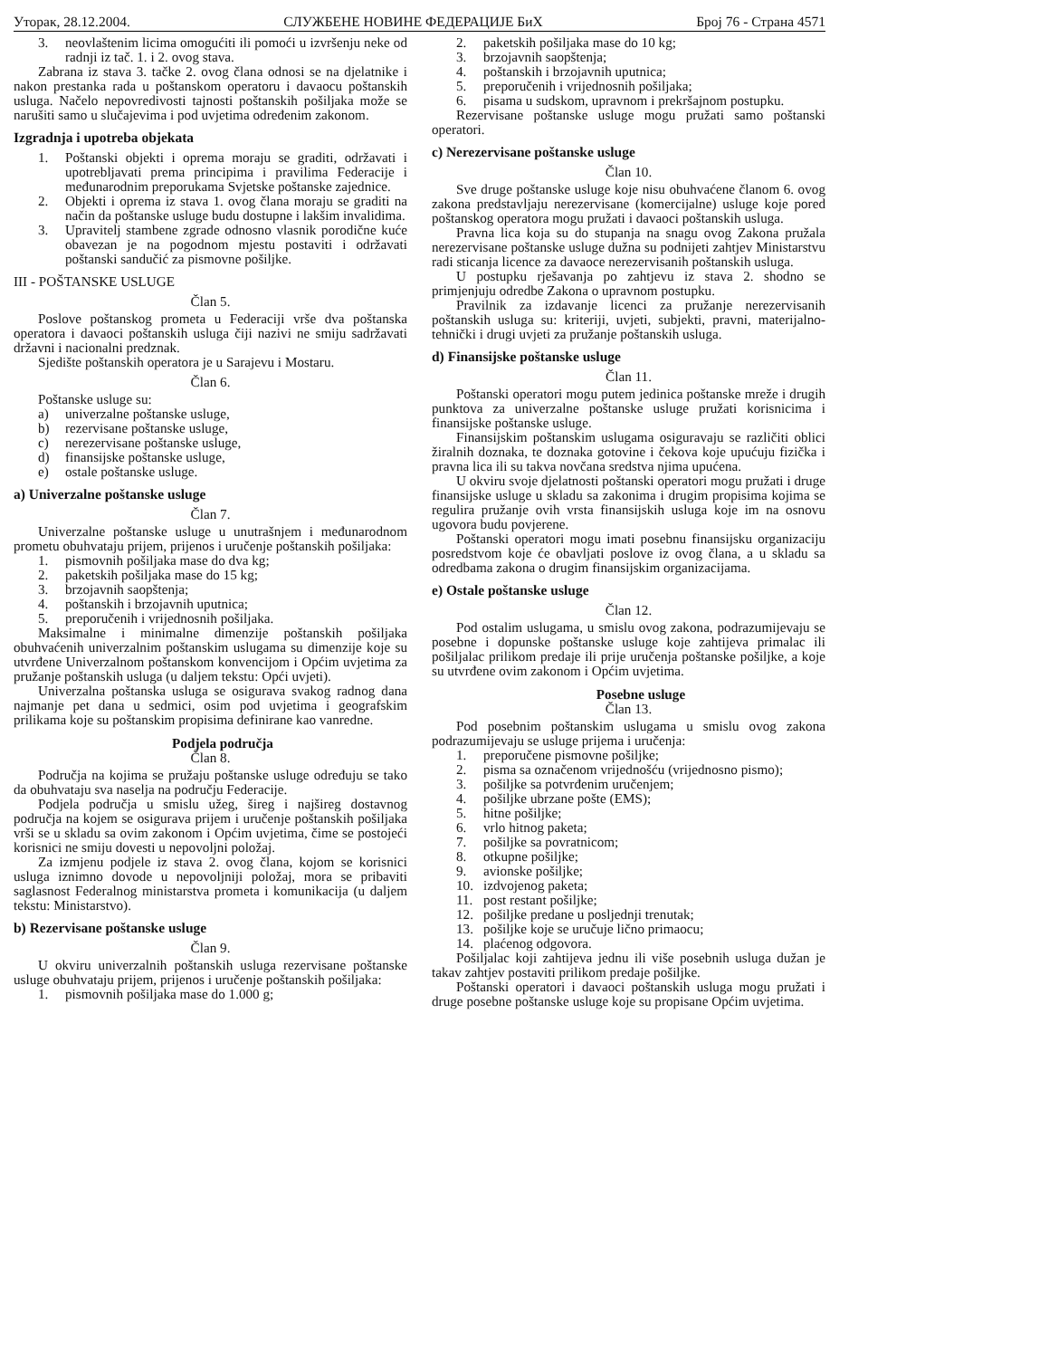Уторак, 28.12.2004. СЛУЖБЕНЕ НОВИНЕ ФЕДЕРАЦИЈЕ БиХ Број 76 - Страна 4571
3. neovlaštenim licima omogućiti ili pomoći u izvršenju neke od radnji iz tač. 1. i 2. ovog stava.
Zabrana iz stava 3. tačke 2. ovog člana odnosi se na djelatnike i nakon prestanka rada u poštanskom operatoru i davaocu poštanskih usluga. Načelo nepovredivosti tajnosti poštanskih pošiljaka može se narušiti samo u slučajevima i pod uvjetima određenim zakonom.
Izgradnja i upotreba objekata
1. Poštanski objekti i oprema moraju se graditi, održavati i upotrebljavati prema principima i pravilima Federacije i međunarodnim preporukama Svjetske poštanske zajednice.
2. Objekti i oprema iz stava 1. ovog člana moraju se graditi na način da poštanske usluge budu dostupne i lakšim invalidima.
3. Upravitelj stambene zgrade odnosno vlasnik porodične kuće obavezan je na pogodnom mjestu postaviti i održavati poštanski sandučić za pismovne pošiljke.
III - POŠTANSKE USLUGE
Član 5.
Poslove poštanskog prometa u Federaciji vrše dva poštanska operatora i davaoci poštanskih usluga čiji nazivi ne smiju sadržavati državni i nacionalni predznak.
Sjedište poštanskih operatora je u Sarajevu i Mostaru.
Član 6.
Poštanske usluge su:
a) univerzalne poštanske usluge,
b) rezervisane poštanske usluge,
c) nerezervisane poštanske usluge,
d) finansijske poštanske usluge,
e) ostale poštanske usluge.
a) Univerzalne poštanske usluge
Član 7.
Univerzalne poštanske usluge u unutrašnjem i međunarodnom prometu obuhvataju prijem, prijenos i uručenje poštanskih pošiljaka:
1. pismovnih pošiljaka mase do dva kg;
2. paketskih pošiljaka mase do 15 kg;
3. brzojavnih saopštenja;
4. poštanskih i brzojavnih uputnica;
5. preporučenih i vrijednosnih pošiljaka.
Maksimalne i minimalne dimenzije poštanskih pošiljaka obuhvaćenih univerzalnim poštanskim uslugama su dimenzije koje su utvrđene Univerzalnom poštanskom konvencijom i Općim uvjetima za pružanje poštanskih usluga (u daljem tekstu: Opći uvjeti).
Univerzalna poštanska usluga se osigurava svakog radnog dana najmanje pet dana u sedmici, osim pod uvjetima i geografskim prilikama koje su poštanskim propisima definirane kao vanredne.
Podjela područja
Član 8.
Područja na kojima se pružaju poštanske usluge određuju se tako da obuhvataju sva naselja na području Federacije.
Podjela područja u smislu užeg, šireg i najšireg dostavnog područja na kojem se osigurava prijem i uručenje poštanskih pošiljaka vrši se u skladu sa ovim zakonom i Općim uvjetima, čime se postojeći korisnici ne smiju dovesti u nepovoljni položaj.
Za izmjenu podjele iz stava 2. ovog člana, kojom se korisnici usluga iznimno dovode u nepovoljniji položaj, mora se pribaviti saglasnost Federalnog ministarstva prometa i komunikacija (u daljem tekstu: Ministarstvo).
b) Rezervisane poštanske usluge
Član 9.
U okviru univerzalnih poštanskih usluga rezervisane poštanske usluge obuhvataju prijem, prijenos i uručenje poštanskih pošiljaka:
1. pismovnih pošiljaka mase do 1.000 g;
2. paketskih pošiljaka mase do 10 kg;
3. brzojavnih saopštenja;
4. poštanskih i brzojavnih uputnica;
5. preporučenih i vrijednosnih pošiljaka;
6. pisama u sudskom, upravnom i prekršajnom postupku.
Rezervisane poštanske usluge mogu pružati samo poštanski operatori.
c) Nerezervisane poštanske usluge
Član 10.
Sve druge poštanske usluge koje nisu obuhvaćene članom 6. ovog zakona predstavljaju nerezervisane (komercijalne) usluge koje pored poštanskog operatora mogu pružati i davaoci poštanskih usluga.
Pravna lica koja su do stupanja na snagu ovog Zakona pružala nerezervisane poštanske usluge dužna su podnijeti zahtjev Ministarstvu radi sticanja licence za davaoce nerezervisanih poštanskih usluga.
U postupku rješavanja po zahtjevu iz stava 2. shodno se primjenjuju odredbe Zakona o upravnom postupku.
Pravilnik za izdavanje licenci za pružanje nerezervisanih poštanskih usluga su: kriteriji, uvjeti, subjekti, pravni, materijalno-tehnički i drugi uvjeti za pružanje poštanskih usluga.
d) Finansijske poštanske usluge
Član 11.
Poštanski operatori mogu putem jedinica poštanske mreže i drugih punktova za univerzalne poštanske usluge pružati korisnicima i finansijske poštanske usluge.
Finansijskim poštanskim uslugama osiguravaju se različiti oblici žiralnih doznaka, te doznaka gotovine i čekova koje upućuju fizička i pravna lica ili su takva novčana sredstva njima upućena.
U okviru svoje djelatnosti poštanski operatori mogu pružati i druge finansijske usluge u skladu sa zakonima i drugim propisima kojima se regulira pružanje ovih vrsta finansijskih usluga koje im na osnovu ugovora budu povjerene.
Poštanski operatori mogu imati posebnu finansijsku organizaciju posredstvom koje će obavljati poslove iz ovog člana, a u skladu sa odredbama zakona o drugim finansijskim organizacijama.
e) Ostale poštanske usluge
Član 12.
Pod ostalim uslugama, u smislu ovog zakona, podrazumijevaju se posebne i dopunske poštanske usluge koje zahtijeva primalac ili pošiljalac prilikom predaje ili prije uručenja poštanske pošiljke, a koje su utvrđene ovim zakonom i Općim uvjetima.
Posebne usluge
Član 13.
Pod posebnim poštanskim uslugama u smislu ovog zakona podrazumijevaju se usluge prijema i uručenja:
1. preporučene pismovne pošiljke;
2. pisma sa označenom vrijednošću (vrijednosno pismo);
3. pošiljke sa potvrđenim uručenjem;
4. pošiljke ubrzane pošte (EMS);
5. hitne pošiljke;
6. vrlo hitnog paketa;
7. pošiljke sa povratnicom;
8. otkupne pošiljke;
9. avionske pošiljke;
10. izdvojenog paketa;
11. post restant pošiljke;
12. pošiljke predane u posljednji trenutak;
13. pošiljke koje se uručuje lično primaocu;
14. plaćenog odgovora.
Pošiljalac koji zahtijeva jednu ili više posebnih usluga dužan je takav zahtjev postaviti prilikom predaje pošiljke.
Poštanski operatori i davaoci poštanskih usluga mogu pružati i druge posebne poštanske usluge koje su propisane Općim uvjetima.